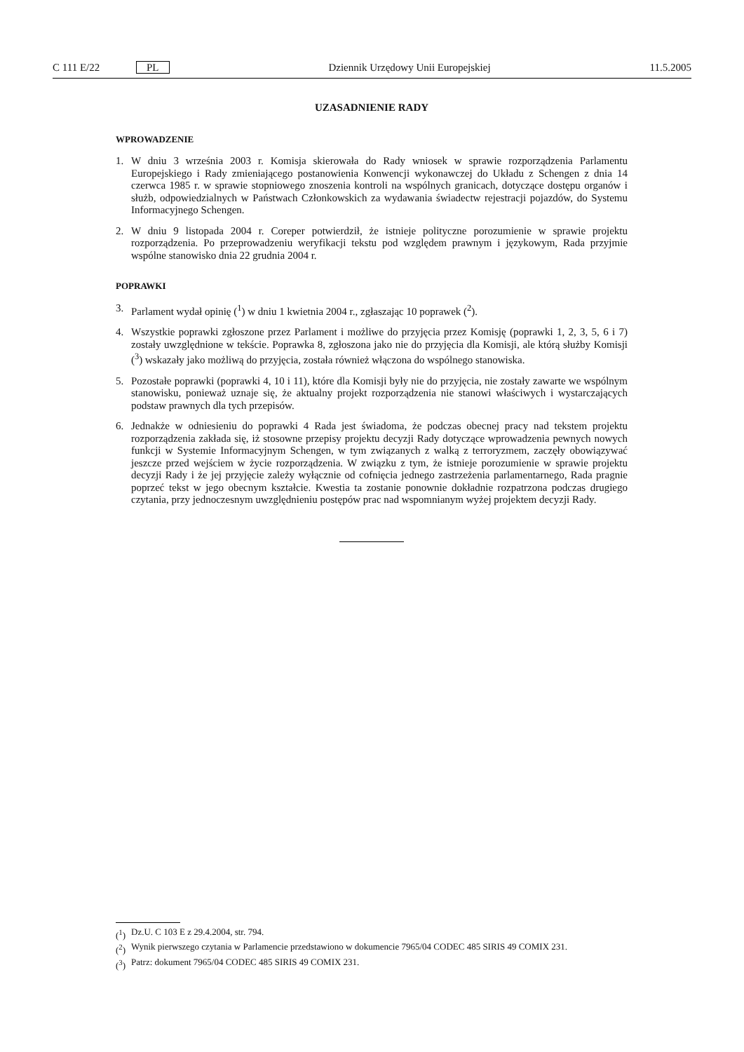C 111 E/22 PL Dziennik Urzędowy Unii Europejskiej 11.5.2005
UZASADNIENIE RADY
WPROWADZENIE
1. W dniu 3 września 2003 r. Komisja skierowała do Rady wniosek w sprawie rozporządzenia Parlamentu Europejskiego i Rady zmieniającego postanowienia Konwencji wykonawczej do Układu z Schengen z dnia 14 czerwca 1985 r. w sprawie stopniowego znoszenia kontroli na wspólnych granicach, dotyczące dostępu organów i służb, odpowiedzialnych w Państwach Członkowskich za wydawania świadectw rejestracji pojazdów, do Systemu Informacyjnego Schengen.
2. W dniu 9 listopada 2004 r. Coreper potwierdził, że istnieje polityczne porozumienie w sprawie projektu rozporządzenia. Po przeprowadzeniu weryfikacji tekstu pod względem prawnym i językowym, Rada przyjmie wspólne stanowisko dnia 22 grudnia 2004 r.
POPRAWKI
3. Parlament wydał opinię (<sup>1</sup>) w dniu 1 kwietnia 2004 r., zgłaszając 10 poprawek (<sup>2</sup>).
4. Wszystkie poprawki zgłoszone przez Parlament i możliwe do przyjęcia przez Komisję (poprawki 1, 2, 3, 5, 6 i 7) zostały uwzględnione w tekście. Poprawka 8, zgłoszona jako nie do przyjęcia dla Komisji, ale którą służby Komisji (<sup>3</sup>) wskazały jako możliwą do przyjęcia, została również włączona do wspólnego stanowiska.
5. Pozostałe poprawki (poprawki 4, 10 i 11), które dla Komisji były nie do przyjęcia, nie zostały zawarte we wspólnym stanowisku, ponieważ uznaje się, że aktualny projekt rozporządzenia nie stanowi właściwych i wystarczających podstaw prawnych dla tych przepisów.
6. Jednakże w odniesieniu do poprawki 4 Rada jest świadoma, że podczas obecnej pracy nad tekstem projektu rozporządzenia zakłada się, iż stosowne przepisy projektu decyzji Rady dotyczące wprowadzenia pewnych nowych funkcji w Systemie Informacyjnym Schengen, w tym związanych z walką z terroryzmem, zaczęły obowiązywać jeszcze przed wejściem w życie rozporządzenia. W związku z tym, że istnieje porozumienie w sprawie projektu decyzji Rady i że jej przyjęcie zależy wyłącznie od cofnięcia jednego zastrzeżenia parlamentarnego, Rada pragnie poprzeć tekst w jego obecnym kształcie. Kwestia ta zostanie ponownie dokładnie rozpatrzona podczas drugiego czytania, przy jednoczesnym uwzględnieniu postępów prac nad wspomnianym wyżej projektem decyzji Rady.
(<sup>1</sup>) Dz.U. C 103 E z 29.4.2004, str. 794.
(<sup>2</sup>) Wynik pierwszego czytania w Parlamencie przedstawiono w dokumencie 7965/04 CODEC 485 SIRIS 49 COMIX 231.
(<sup>3</sup>) Patrz: dokument 7965/04 CODEC 485 SIRIS 49 COMIX 231.